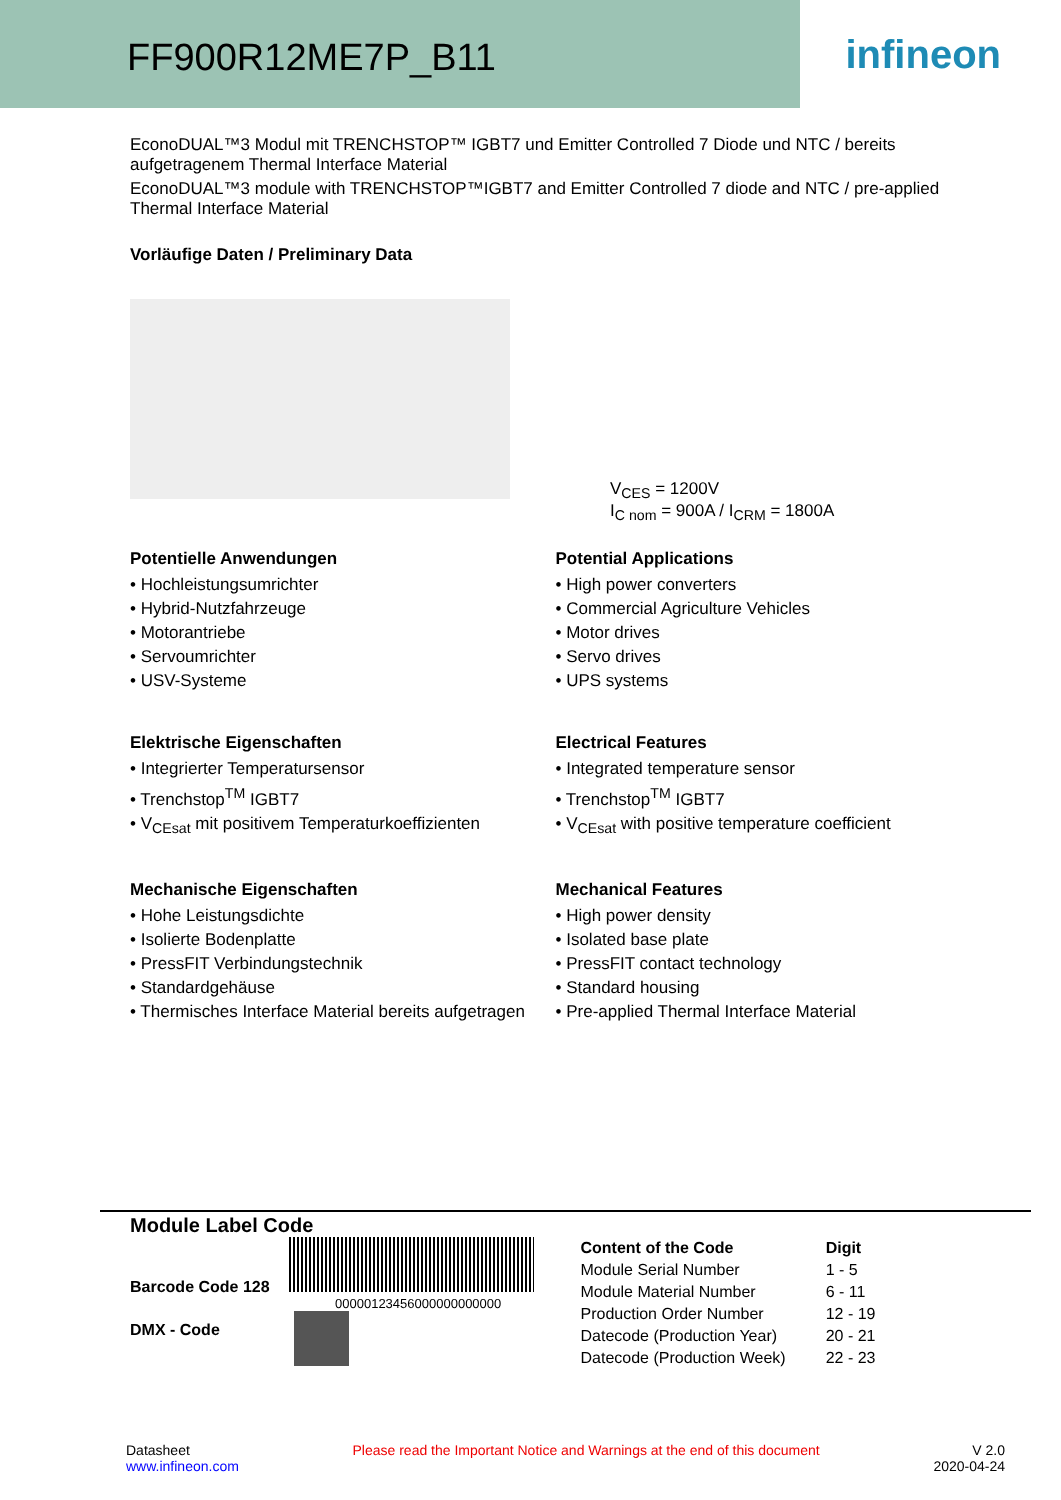FF900R12ME7P_B11
infineon
EconoDUAL™3 Modul mit TRENCHSTOP™ IGBT7 und Emitter Controlled 7 Diode und NTC / bereits aufgetragenem Thermal Interface Material
EconoDUAL™3 module with TRENCHSTOP™IGBT7 and Emitter Controlled 7 diode and NTC / pre-applied Thermal Interface Material
Vorläufige Daten / Preliminary Data
V<sub>CES</sub> = 1200V
I<sub>C nom</sub> = 900A / I<sub>CRM</sub> = 1800A
Potentielle Anwendungen
• Hochleistungsumrichter
• Hybrid-Nutzfahrzeuge
• Motorantriebe
• Servoumrichter
• USV-Systeme
Elektrische Eigenschaften
• Integrierter Temperatursensor
• Trenchstop<sup>TM</sup> IGBT7
• V<sub>CEsat</sub> mit positivem Temperaturkoeffizienten
Mechanische Eigenschaften
• Hohe Leistungsdichte
• Isolierte Bodenplatte
• PressFIT Verbindungstechnik
• Standardgehäuse
• Thermisches Interface Material bereits aufgetragen
Potential Applications
• High power converters
• Commercial Agriculture Vehicles
• Motor drives
• Servo drives
• UPS systems
Electrical Features
• Integrated temperature sensor
• Trenchstop<sup>TM</sup> IGBT7
• V<sub>CEsat</sub> with positive temperature coefficient
Mechanical Features
• High power density
• Isolated base plate
• PressFIT contact technology
• Standard housing
• Pre-applied Thermal Interface Material
Module Label Code
Barcode Code 128
00000123456000000000000
DMX - Code
| Content of the Code | Digit |
| --- | --- |
| Module Serial Number | 1 - 5 |
| Module Material Number | 6 - 11 |
| Production Order Number | 12 - 19 |
| Datecode (Production Year) | 20 - 21 |
| Datecode (Production Week) | 22 - 23 |
Datasheet
www.infineon.com
Please read the Important Notice and Warnings at the end of this document
V 2.0
2020-04-24